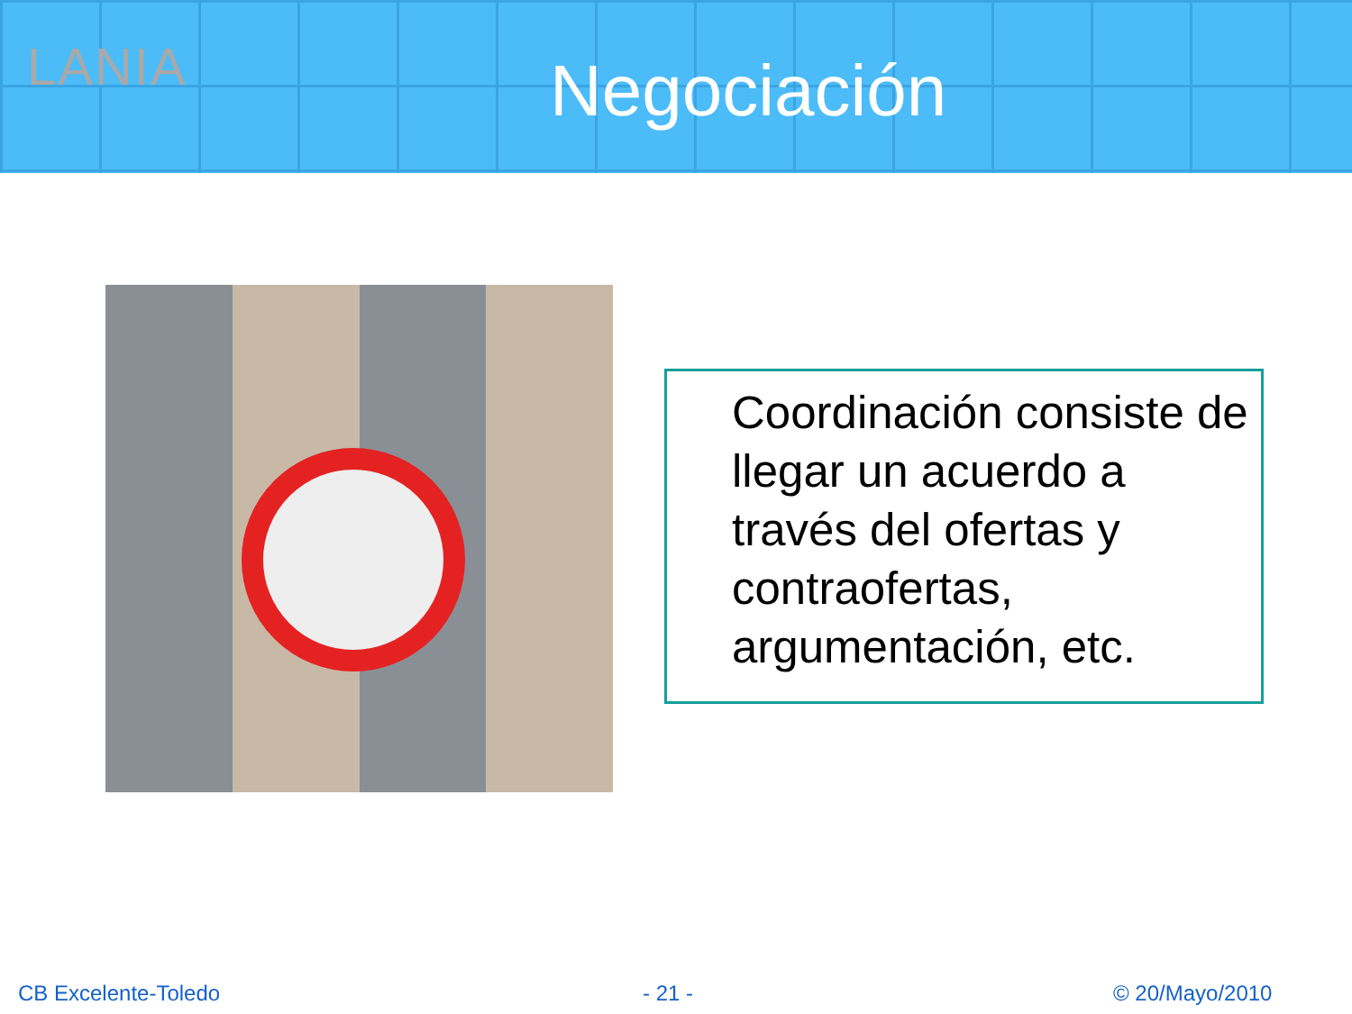LANIA
Negociación
Coordinación consiste de llegar un acuerdo a través del ofertas y contraofertas, argumentación, etc.
CB Excelente-Toledo - 21 - © 20/Mayo/2010